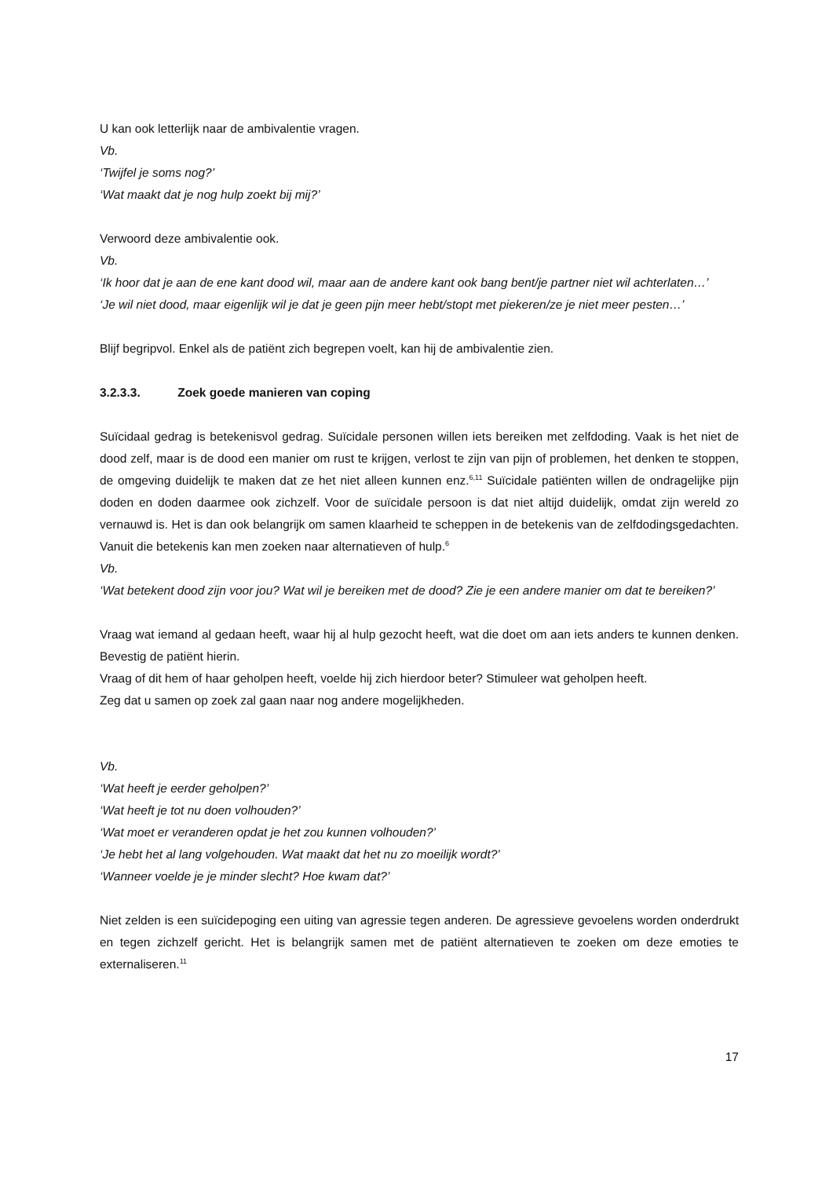U kan ook letterlijk naar de ambivalentie vragen.
Vb.
‘Twijfel je soms nog?’
‘Wat maakt dat je nog hulp zoekt bij mij?’
Verwoord deze ambivalentie ook.
Vb.
‘Ik hoor dat je aan de ene kant dood wil, maar aan de andere kant ook bang bent/je partner niet wil achterlaten…’
‘Je wil niet dood, maar eigenlijk wil je dat je geen pijn meer hebt/stopt met piekeren/ze je niet meer pesten…’
Blijf begripvol. Enkel als de patiënt zich begrepen voelt, kan hij de ambivalentie zien.
3.2.3.3. Zoek goede manieren van coping
Suïcidaal gedrag is betekenisvol gedrag. Suïcidale personen willen iets bereiken met zelfdoding. Vaak is het niet de dood zelf, maar is de dood een manier om rust te krijgen, verlost te zijn van pijn of problemen, het denken te stoppen, de omgeving duidelijk te maken dat ze het niet alleen kunnen enz.<sup>6,11</sup> Suïcidale patiënten willen de ondragelijke pijn doden en doden daarmee ook zichzelf. Voor de suïcidale persoon is dat niet altijd duidelijk, omdat zijn wereld zo vernauwd is. Het is dan ook belangrijk om samen klaarheid te scheppen in de betekenis van de zelfdodingsgedachten. Vanuit die betekenis kan men zoeken naar alternatieven of hulp.<sup>6</sup>
Vb.
‘Wat betekent dood zijn voor jou? Wat wil je bereiken met de dood? Zie je een andere manier om dat te bereiken?’
Vraag wat iemand al gedaan heeft, waar hij al hulp gezocht heeft, wat die doet om aan iets anders te kunnen denken. Bevestig de patiënt hierin.
Vraag of dit hem of haar geholpen heeft, voelde hij zich hierdoor beter? Stimuleer wat geholpen heeft.
Zeg dat u samen op zoek zal gaan naar nog andere mogelijkheden.
Vb.
‘Wat heeft je eerder geholpen?’
‘Wat heeft je tot nu doen volhouden?’
‘Wat moet er veranderen opdat je het zou kunnen volhouden?’
‘Je hebt het al lang volgehouden. Wat maakt dat het nu zo moeilijk wordt?’
‘Wanneer voelde je je minder slecht? Hoe kwam dat?’
Niet zelden is een suïcidepoging een uiting van agressie tegen anderen. De agressieve gevoelens worden onderdrukt en tegen zichzelf gericht. Het is belangrijk samen met de patiënt alternatieven te zoeken om deze emoties te externaliseren.<sup>11</sup>
17